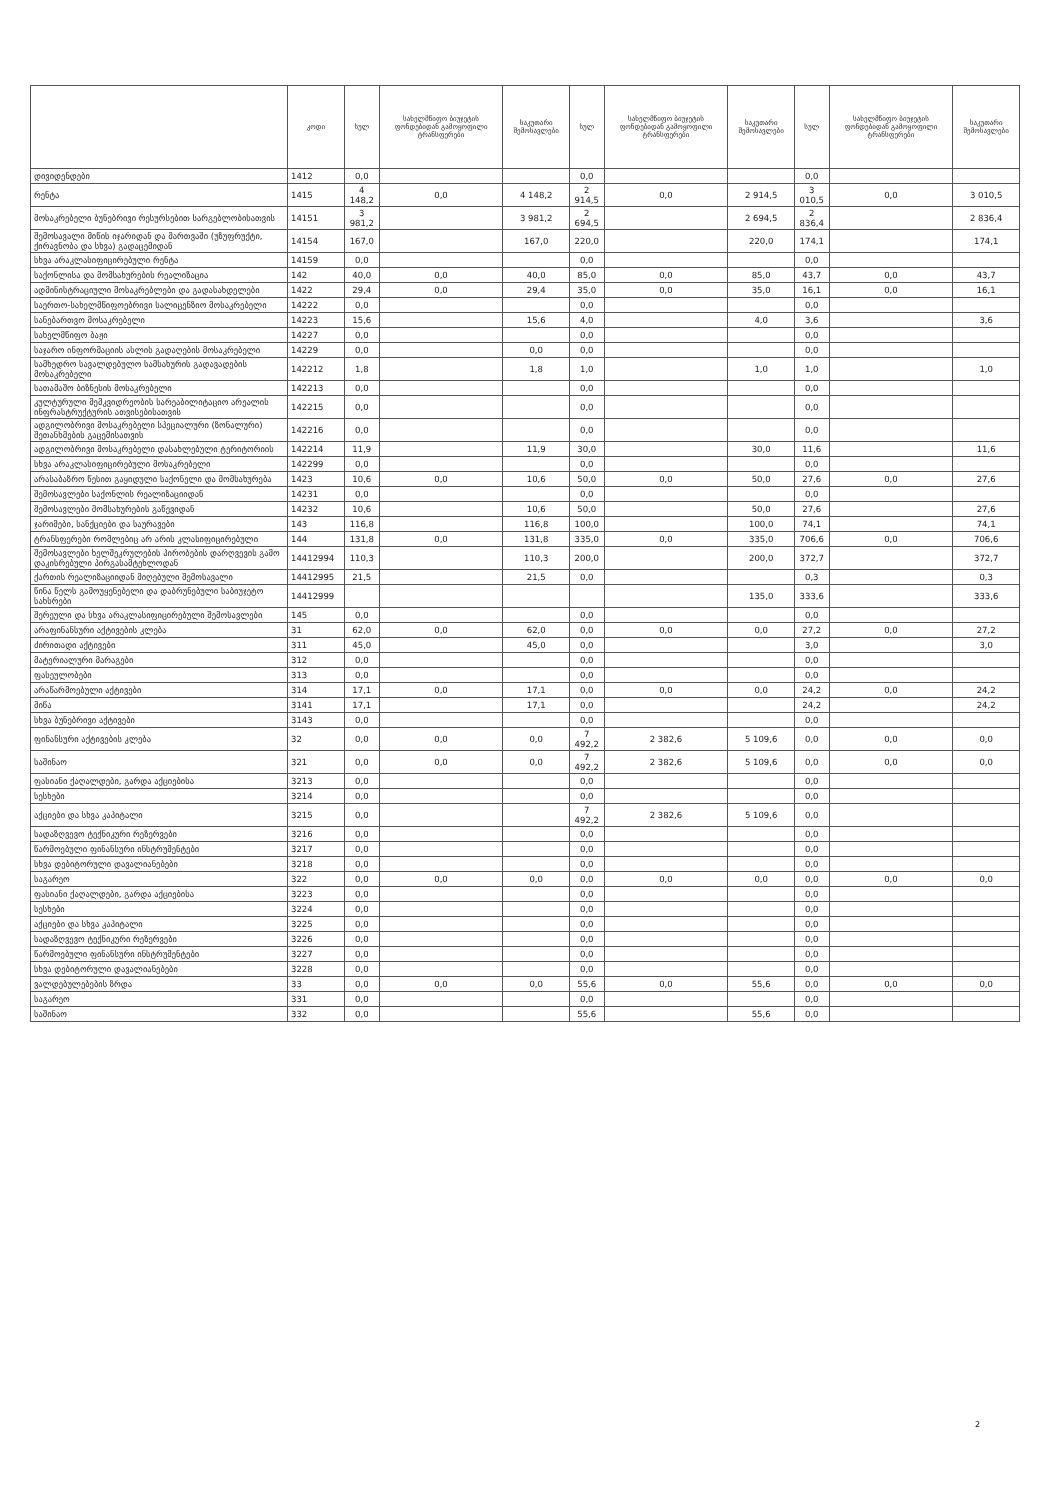| | კოდი | სულ | სახელმწიფო ბიუჯეტის ფონდებიდან გამოყოფილი ტრანსფერები | საკუთარი შემოსავლები | სულ | სახელმწიფო ბიუჯეტის ფონდებიდან გამოყოფილი ტრანსფერები | საკუთარი შემოსავლები | სულ | სახელმწიფო ბიუჯეტის ფონდებიდან გამოყოფილი ტრანსფერები | საკუთარი შემოსავლები |
| --- | --- | --- | --- | --- | --- | --- | --- | --- | --- | --- |
| დივიდენდები | 1412 | 0,0 | | | 0,0 | | | 0,0 | | |
| რენტა | 1415 | 4 148,2 | 0,0 | 4 148,2 | 2 914,5 | 0,0 | 2 914,5 | 3 010,5 | 0,0 | 3 010,5 |
| მოსაკრებელი ბუნებრივი რესურსებით სარგებლობისათვის | 14151 | 3 981,2 | | 3 981,2 | 2 694,5 | | 2 694,5 | 2 836,4 | | 2 836,4 |
| შემოსავალი მიწის იჯარიდან და მართვაში (უზუფრუქტი, ქირავნობა და სხვა) გადაცემიდან | 14154 | 167,0 | | 167,0 | 220,0 | | 220,0 | 174,1 | | 174,1 |
| სხვა არაკლასიფიცირებული რენტა | 14159 | 0,0 | | | 0,0 | | | 0,0 | | |
| საქონლისა და მომსახურების რეალიზაცია | 142 | 40,0 | 0,0 | 40,0 | 85,0 | 0,0 | 85,0 | 43,7 | 0,0 | 43,7 |
| ადმინისტრაციული მოსაკრებლები და გადასახდელები | 1422 | 29,4 | 0,0 | 29,4 | 35,0 | 0,0 | 35,0 | 16,1 | 0,0 | 16,1 |
| საერთო-სახელმწიფოებრივი სალიცენზიო მოსაკრებელი | 14222 | 0,0 | | | 0,0 | | | 0,0 | | |
| სანებართვო მოსაკრებელი | 14223 | 15,6 | | 15,6 | 4,0 | | 4,0 | 3,6 | | 3,6 |
| სახელმწიფო ბაჟი | 14227 | 0,0 | | | 0,0 | | | 0,0 | | |
| საჯარო ინფორმაციის ასლის გადაღების მოსაკრებელი | 14229 | 0,0 | | 0,0 | 0,0 | | | 0,0 | | |
| სამხედრო სავალდებულო სამსახურის გადავადების მოსაკრებელი | 142212 | 1,8 | | 1,8 | 1,0 | | 1,0 | 1,0 | | 1,0 |
| სათამაშო ბიზნესის მოსაკრებელი | 142213 | 0,0 | | | 0,0 | | | 0,0 | | |
| კულტურული მემკვიდრეობის სარეაბილიტაციო არეალის ინფრასტრუქტურის ათვისებისათვის | 142215 | 0,0 | | | 0,0 | | | 0,0 | | |
| ადგილობრივი მოსაკრებელი სპეციალური (ზონალური) შეთანხმების გაცემისათვის | 142216 | 0,0 | | | 0,0 | | | 0,0 | | |
| ადგილობრივი მოსაკრებელი დასახლებული ტერიტორიის | 142214 | 11,9 | | 11,9 | 30,0 | | 30,0 | 11,6 | | 11,6 |
| სხვა არაკლასიფიცირებული მოსაკრებელი | 142299 | 0,0 | | | 0,0 | | | 0,0 | | |
| არასაბაზრო წესით გაყიდული საქონელი და მომსახურება | 1423 | 10,6 | 0,0 | 10,6 | 50,0 | 0,0 | 50,0 | 27,6 | 0,0 | 27,6 |
| შემოსავლები საქონლის რეალიზაციიდან | 14231 | 0,0 | | | 0,0 | | | 0,0 | | |
| შემოსავლები მომსახურების გაწევიდან | 14232 | 10,6 | | 10,6 | 50,0 | | 50,0 | 27,6 | | 27,6 |
| ჯარიმები, სანქციები და საურავები | 143 | 116,8 | | 116,8 | 100,0 | | 100,0 | 74,1 | | 74,1 |
| ტრანსფერები რომლებიც არ არის კლასიფიცირებული | 144 | 131,8 | 0,0 | 131,8 | 335,0 | 0,0 | 335,0 | 706,6 | 0,0 | 706,6 |
| შემოსავლები ხელშეკრულების პირობების დარღვევის გამო დაკისრებული პირგასამტეხლოდან | 14412994 | 110,3 | | 110,3 | 200,0 | | 200,0 | 372,7 | | 372,7 |
| ქართის რეალიზაციიდან მიღებული შემოსავალი | 14412995 | 21,5 | | 21,5 | 0,0 | | | 0,3 | | 0,3 |
| წინა წელს გამოუყენებელი და დაბრუნებული საბიუჯეტო სახსრები | 14412999 | | | | | | 135,0 | 333,6 | | 333,6 |
| შერეული და სხვა არაკლასიფიცირებული შემოსავლები | 145 | 0,0 | | | 0,0 | | | 0,0 | | |
| არაფინანსური აქტივების კლება | 31 | 62,0 | 0,0 | 62,0 | 0,0 | 0,0 | 0,0 | 27,2 | 0,0 | 27,2 |
| ძირითადი აქტივები | 311 | 45,0 | | 45,0 | 0,0 | | | 3,0 | | 3,0 |
| მატერიალური მარაგები | 312 | 0,0 | | | 0,0 | | | 0,0 | | |
| ფასეულობები | 313 | 0,0 | | | 0,0 | | | 0,0 | | |
| არაწარმოებული აქტივები | 314 | 17,1 | 0,0 | 17,1 | 0,0 | 0,0 | 0,0 | 24,2 | 0,0 | 24,2 |
| მიწა | 3141 | 17,1 | | 17,1 | 0,0 | | | 24,2 | | 24,2 |
| სხვა ბუნებრივი აქტივები | 3143 | 0,0 | | | 0,0 | | | 0,0 | | |
| ფინანსური აქტივების კლება | 32 | 0,0 | 0,0 | 0,0 | 7 492,2 | 2 382,6 | 5 109,6 | 0,0 | 0,0 | 0,0 |
| საშინაო | 321 | 0,0 | 0,0 | 0,0 | 7 492,2 | 2 382,6 | 5 109,6 | 0,0 | 0,0 | 0,0 |
| ფასიანი ქაღალდები, გარდა აქციებისა | 3213 | 0,0 | | | 0,0 | | | 0,0 | | |
| სესხები | 3214 | 0,0 | | | 0,0 | | | 0,0 | | |
| აქციები და სხვა კაპიტალი | 3215 | 0,0 | | | 7 492,2 | 2 382,6 | 5 109,6 | 0,0 | | |
| სადაზღვევო ტექნიკური რეზერვები | 3216 | 0,0 | | | 0,0 | | | 0,0 | | |
| წარმოებული ფინანსური ინსტრუმენტები | 3217 | 0,0 | | | 0,0 | | | 0,0 | | |
| სხვა დებიტორული დავალიანებები | 3218 | 0,0 | | | 0,0 | | | 0,0 | | |
| საგარეო | 322 | 0,0 | 0,0 | 0,0 | 0,0 | 0,0 | 0,0 | 0,0 | 0,0 | 0,0 |
| ფასიანი ქაღალდები, გარდა აქციებისა | 3223 | 0,0 | | | 0,0 | | | 0,0 | | |
| სესხები | 3224 | 0,0 | | | 0,0 | | | 0,0 | | |
| აქციები და სხვა კაპიტალი | 3225 | 0,0 | | | 0,0 | | | 0,0 | | |
| სადაზღვევო ტექნიკური რეზერვები | 3226 | 0,0 | | | 0,0 | | | 0,0 | | |
| წარმოებული ფინანსური ინსტრუმენტები | 3227 | 0,0 | | | 0,0 | | | 0,0 | | |
| სხვა დებიტორული დავალიანებები | 3228 | 0,0 | | | 0,0 | | | 0,0 | | |
| ვალდებულებების ზრდა | 33 | 0,0 | 0,0 | 0,0 | 55,6 | 0,0 | 55,6 | 0,0 | 0,0 | 0,0 |
| საგარეო | 331 | 0,0 | | | 0,0 | | | 0,0 | | |
| საშინაო | 332 | 0,0 | | | 55,6 | | 55,6 | 0,0 | | |
2